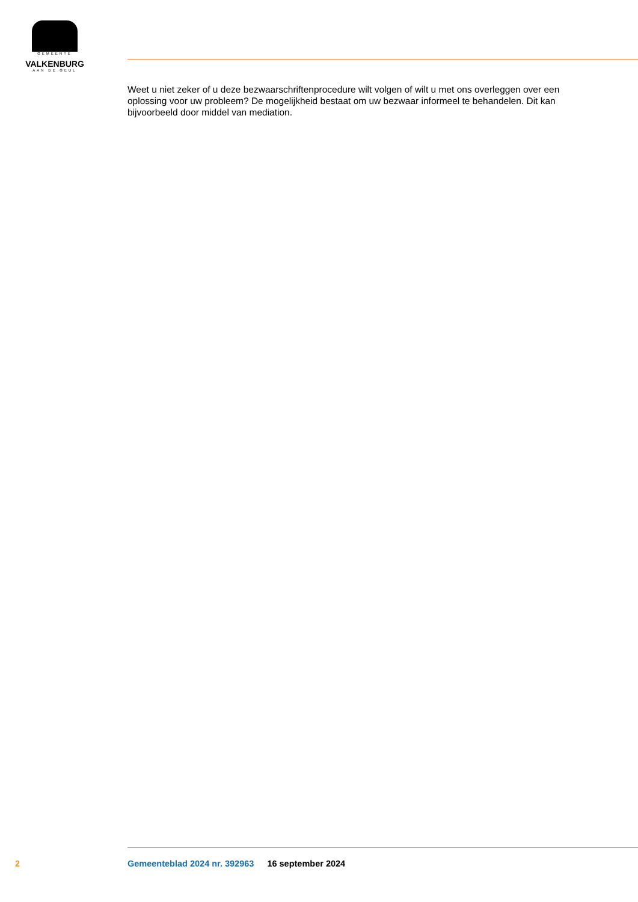GEMEENTE
VALKENBURG
AAN DE GEUL
Weet u niet zeker of u deze bezwaarschriftenprocedure wilt volgen of wilt u met ons overleggen over een oplossing voor uw probleem? De mogelijkheid bestaat om uw bezwaar informeel te behandelen. Dit kan bijvoorbeeld door middel van mediation.
2 Gemeenteblad 2024 nr. 392963 16 september 2024